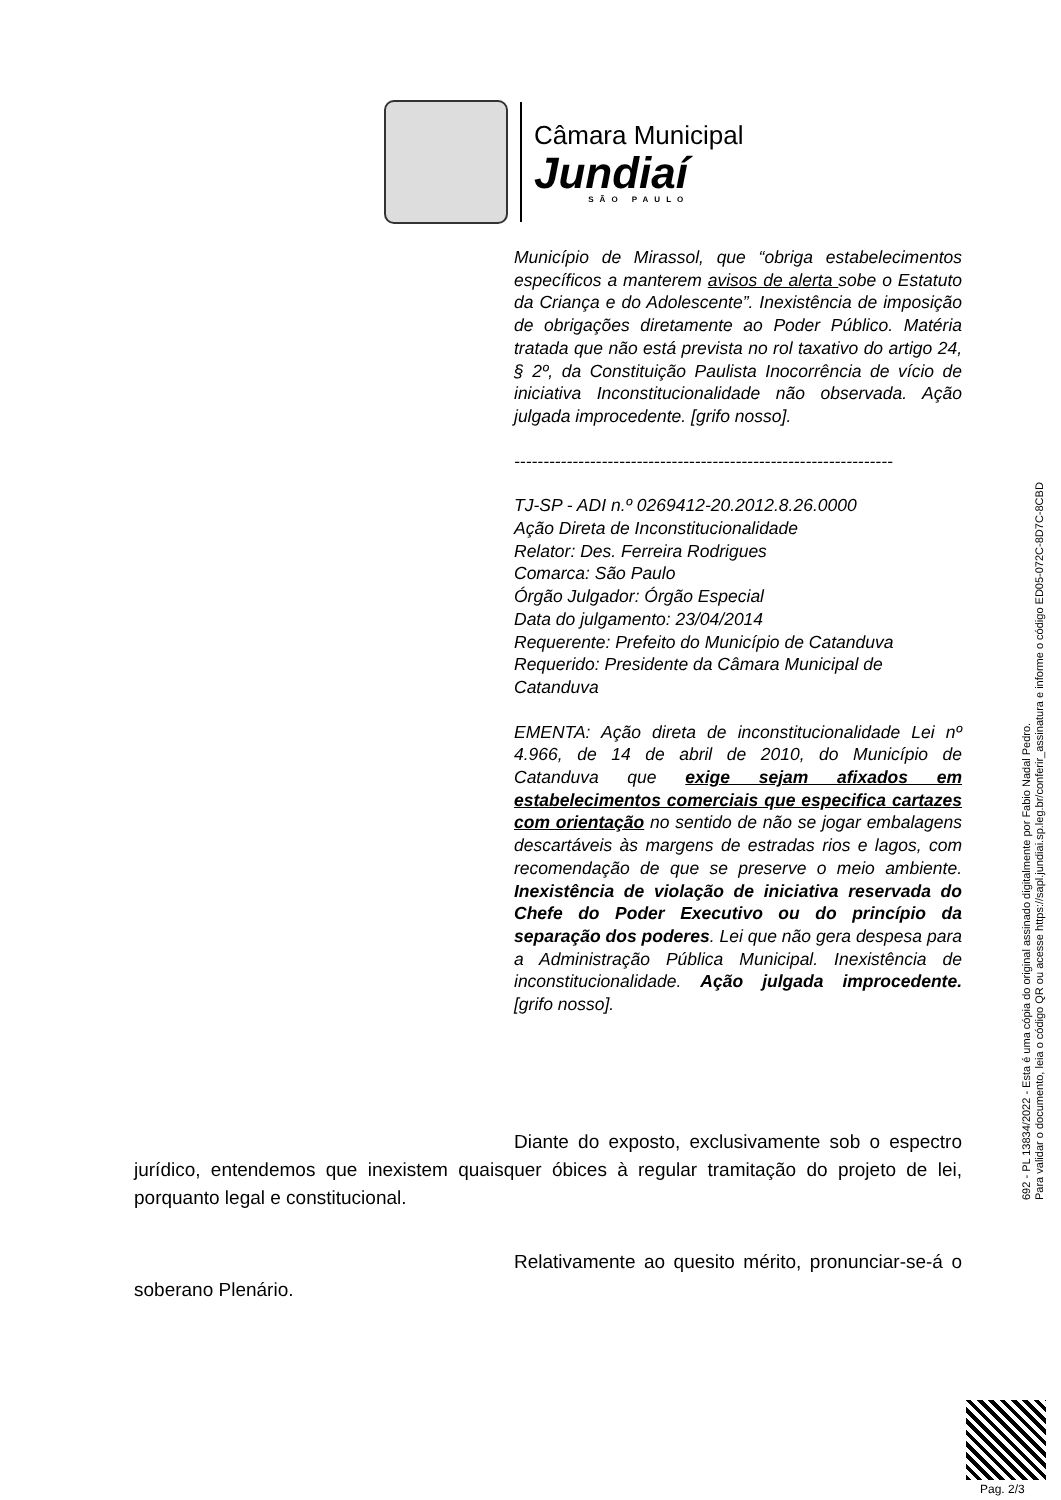Câmara Municipal
Jundiaí
SÃO PAULO
Município de Mirassol, que “obriga estabelecimentos específicos a manterem avisos de alerta sobe o Estatuto da Criança e do Adolescente”. Inexistência de imposição de obrigações diretamente ao Poder Público. Matéria tratada que não está prevista no rol taxativo do artigo 24, § 2º, da Constituição Paulista Inocorrência de vício de iniciativa Inconstitucionalidade não observada. Ação julgada improcedente. [grifo nosso].
-----------------------------------------------------------------
TJ-SP - ADI n.º 0269412-20.2012.8.26.0000
Ação Direta de Inconstitucionalidade
Relator: Des. Ferreira Rodrigues
Comarca: São Paulo
Órgão Julgador: Órgão Especial
Data do julgamento: 23/04/2014
Requerente: Prefeito do Município de Catanduva
Requerido: Presidente da Câmara Municipal de Catanduva
EMENTA: Ação direta de inconstitucionalidade Lei nº 4.966, de 14 de abril de 2010, do Município de Catanduva que exige sejam afixados em estabelecimentos comerciais que especifica cartazes com orientação no sentido de não se jogar embalagens descartáveis às margens de estradas rios e lagos, com recomendação de que se preserve o meio ambiente. Inexistência de violação de iniciativa reservada do Chefe do Poder Executivo ou do princípio da separação dos poderes. Lei que não gera despesa para a Administração Pública Municipal. Inexistência de inconstitucionalidade. Ação julgada improcedente. [grifo nosso].
Diante do exposto, exclusivamente sob o espectro jurídico, entendemos que inexistem quaisquer óbices à regular tramitação do projeto de lei, porquanto legal e constitucional.
Relativamente ao quesito mérito, pronunciar-se-á o soberano Plenário.
692 - PL 13834/2022 - Esta é uma cópia do original assinado digitalmente por Fabio Nadal Pedro.
Para validar o documento, leia o código QR ou acesse https://sapl.jundiai.sp.leg.br/conferir_assinatura e informe o código ED05-072C-8D7C-8CBD
Pag. 2/3